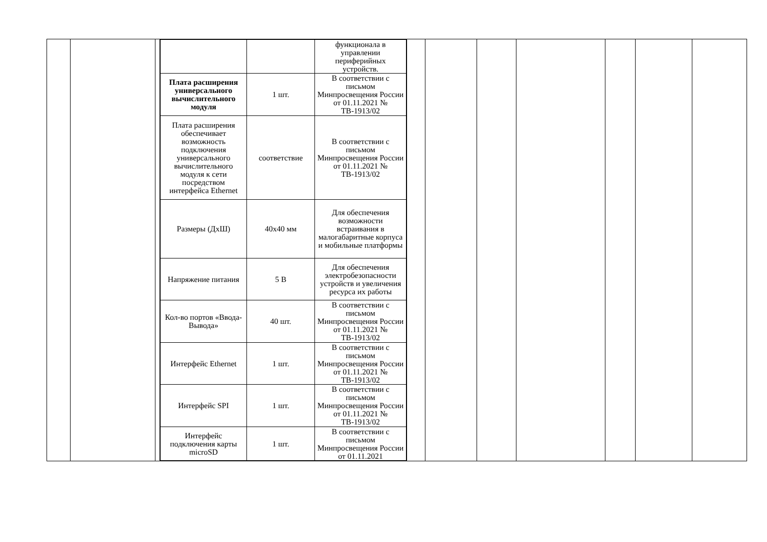| | | | / / / функционала в управлении периферийных устройств. / / Плата расширения универсального вычислительного модуля / 1 шт. / В соответствии с письмом Минпросвещения России от 01.11.2021 № ТВ-1913/02 / / Плата расширения обеспечивает возможность подключения универсального вычислительного модуля к сети посредством интерфейса Ethernet / соответствие / В соответствии с письмом Минпросвещения России от 01.11.2021 № ТВ-1913/02 / / Размеры (ДхШ) / 40х40 мм / Для обеспечения возможности встраивания в малогабаритные корпуса и мобильные платформы / / Напряжение питания / 5 В / Для обеспечения электробезопасности устройств и увеличения ресурса их работы / / Кол-во портов «Ввода-Вывода» / 40 шт. / В соответствии с письмом Минпросвещения России от 01.11.2021 № ТВ-1913/02 / / Интерфейс Ethernet / 1 шт. / В соответствии с письмом Минпросвещения России от 01.11.2021 № ТВ-1913/02 / / Интерфейс SPI / 1 шт. / В соответствии с письмом Минпросвещения России от 01.11.2021 № ТВ-1913/02 / / Интерфейс подключения карты microSD / 1 шт. / В соответствии с письмом Минпросвещения России от 01.11.2021 / | | | | | | | |